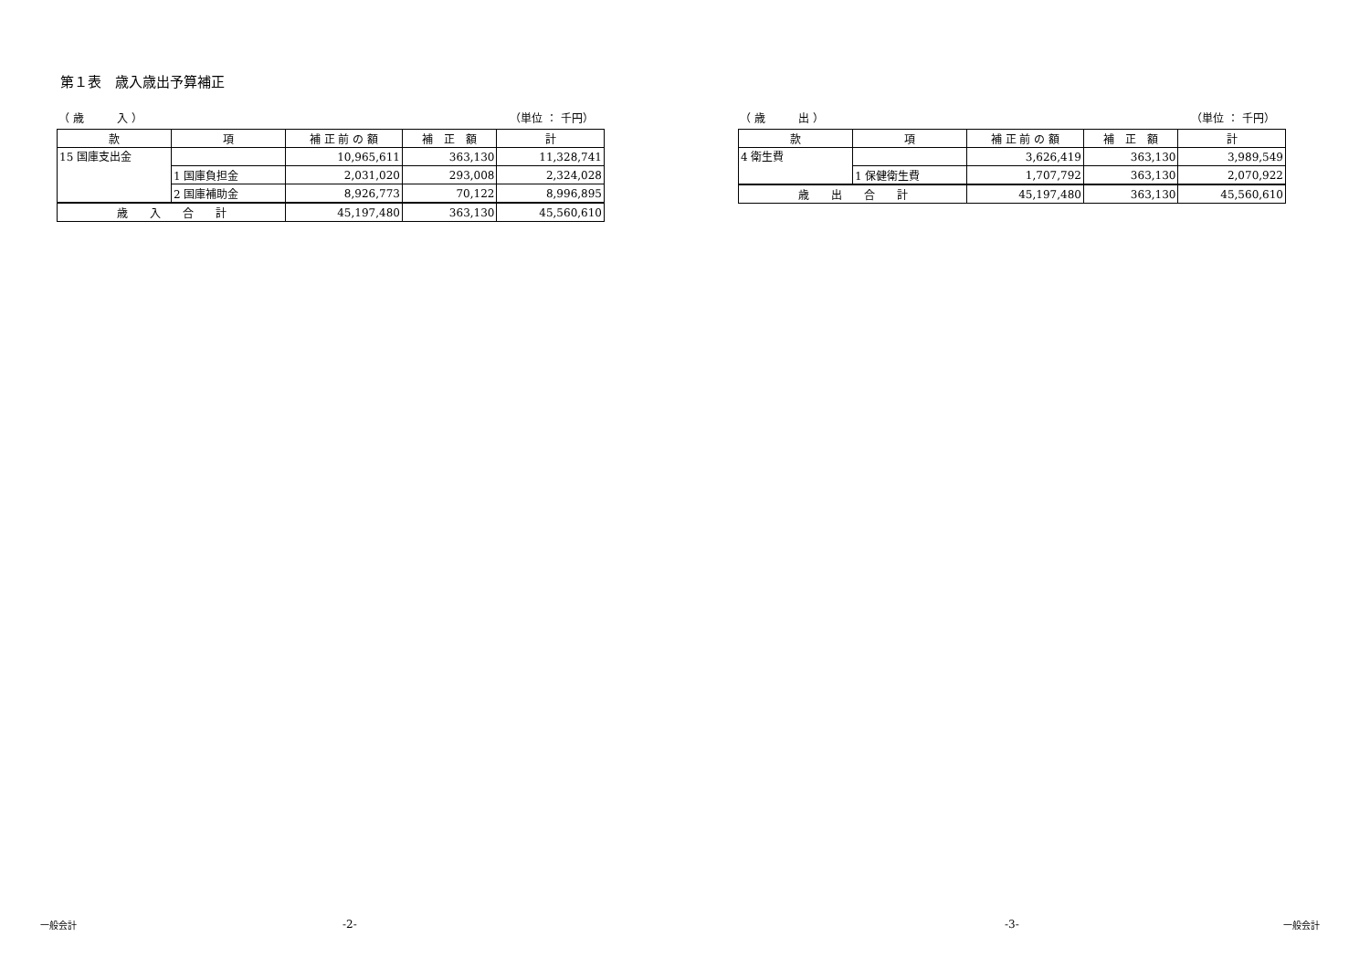第１表　歳入歳出予算補正
（ 歳　　　入 ） （単位 ： 千円）
| 款 | 項 | 補 正 前 の 額 | 補 正 額 | 計 |
| --- | --- | --- | --- | --- |
| 15 国庫支出金 | | 10,965,611 | 363,130 | 11,328,741 |
| | 1 国庫負担金 | 2,031,020 | 293,008 | 2,324,028 |
| | 2 国庫補助金 | 8,926,773 | 70,122 | 8,996,895 |
| 歳 入 合 計 | | 45,197,480 | 363,130 | 45,560,610 |
（ 歳　　　出 ） （単位 ： 千円）
| 款 | 項 | 補 正 前 の 額 | 補 正 額 | 計 |
| --- | --- | --- | --- | --- |
| 4 衛生費 | | 3,626,419 | 363,130 | 3,989,549 |
| | 1 保健衛生費 | 1,707,792 | 363,130 | 2,070,922 |
| 歳 出 合 計 | | 45,197,480 | 363,130 | 45,560,610 |
一般会計 -2- -3- 一般会計